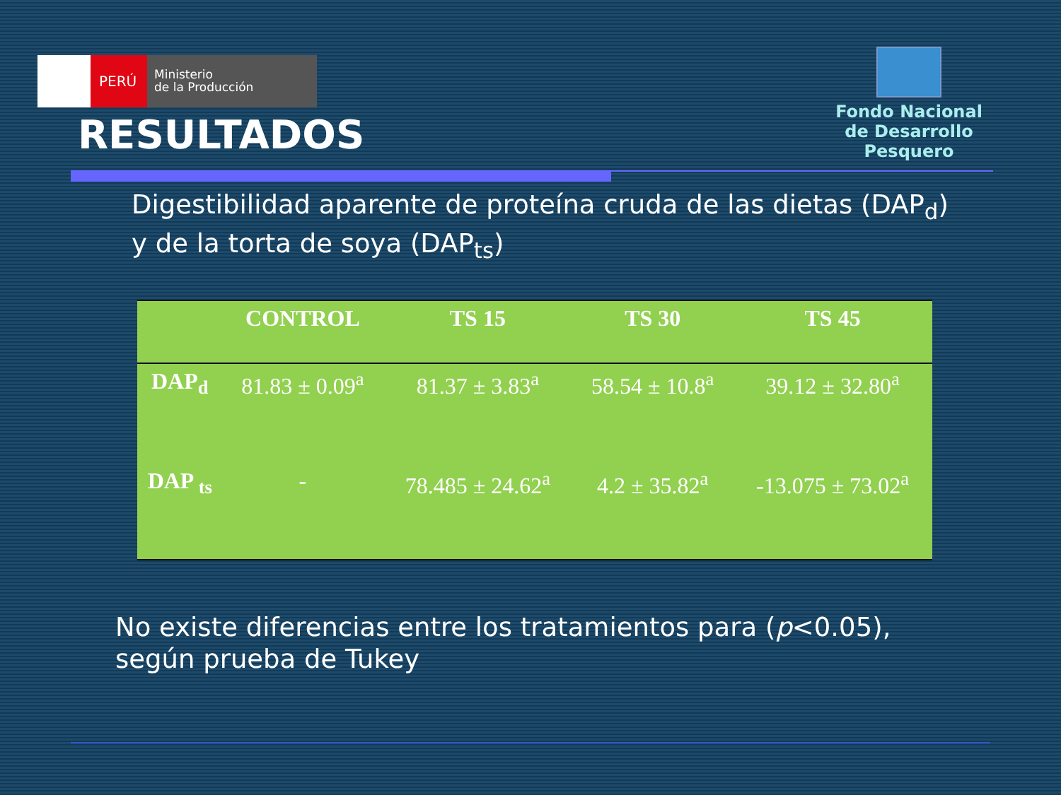PERÚ
Ministerio
de la Producción
Fondo Nacional
de Desarrollo Pesquero
RESULTADOS
Digestibilidad aparente de proteína cruda de las dietas (DAP<sub>d</sub>)
y de la torta de soya (DAP<sub>ts</sub>)
| | CONTROL | TS 15 | TS 30 | TS 45 |
| --- | --- | --- | --- | --- |
| DAP<sub>d</sub> | 81.83 ± 0.09<sup>a</sup> | 81.37 ± 3.83<sup>a</sup> | 58.54 ± 10.8<sup>a</sup> | 39.12 ± 32.80<sup>a</sup> |
| DAP <sub>ts</sub> | - | 78.485 ± 24.62<sup>a</sup> | 4.2 ± 35.82<sup>a</sup> | -13.075 ± 73.02<sup>a</sup> |
No existe diferencias entre los tratamientos para (p<0.05),
según prueba de Tukey